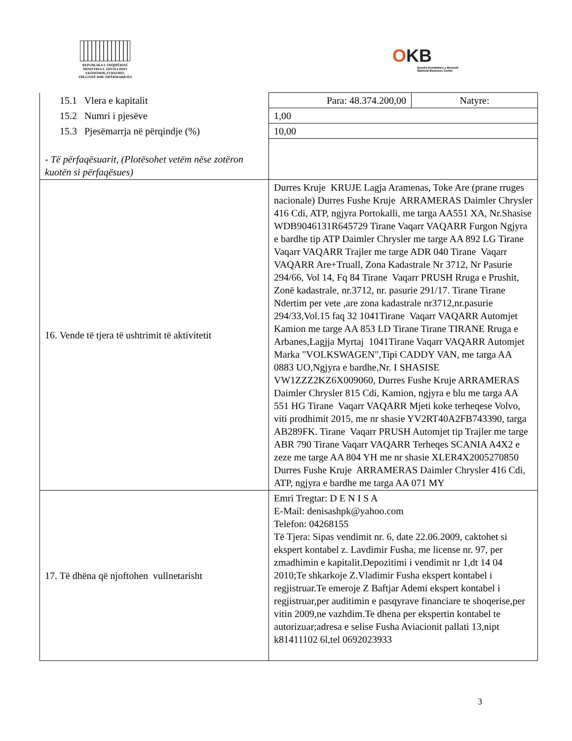REPUBLIKA E SHQIPËRISË
MINISTRIA E ZHVILLIMIT
EKONOMIK,TURIZMIT,
TREGTISË DHE SIPËRMARRJES
OKB
Qendra Kombëtare e Biznesit
National Business Center
| 15.1 Vlera e kapitalit | Para: 48.374.200,00 | Natyre: |
| 15.2 Numri i pjesëve | 1,00 | |
| 15.3 Pjesëmarrja në përqindje (%) | 10,00 | |
| - Të përfaqësuarit, (Plotësohet vetëm nëse zotëron kuotën si përfaqësues) | | |
| 16. Vende të tjera të ushtrimit të aktivitetit | Durres Kruje KRUJE Lagja Aramenas, Toke Are (prane rruges nacionale) Durres Fushe Kruje ARRAMERAS Daimler Chrysler 416 Cdi, ATP, ngjyra Portokalli, me targa AA551 XA, Nr.Shasise WDB9046131R645729 Tirane Vaqarr VAQARR Furgon Ngjyra e bardhe tip ATP Daimler Chrysler me targe AA 892 LG Tirane Vaqarr VAQARR Trajler me targe ADR 040 Tirane Vaqarr VAQARR Are+Truall, Zona Kadastrale Nr 3712, Nr Pasurie 294/66, Vol 14, Fq 84 Tirane Vaqarr PRUSH Rruga e Prushit, Zonë kadastrale, nr.3712, nr. pasurie 291/17. Tirane Tirane Ndertim per vete ,are zona kadastrale nr3712,nr.pasurie 294/33,Vol.15 faq 32 1041Tirane Vaqarr VAQARR Automjet Kamion me targe AA 853 LD Tirane Tirane TIRANE Rruga e Arbanes,Lagjja Myrtaj 1041Tirane Vaqarr VAQARR Automjet Marka "VOLKSWAGEN",Tipi CADDY VAN, me targa AA 0883 UO,Ngjyra e bardhe,Nr. I SHASISE VW1ZZZ2KZ6X009060, Durres Fushe Kruje ARRAMERAS Daimler Chrysler 815 Cdi, Kamion, ngjyra e blu me targa AA 551 HG Tirane Vaqarr VAQARR Mjeti koke terheqese Volvo, viti prodhimit 2015, me nr shasie YV2RT40A2FB743390, targa AB289FK. Tirane Vaqarr PRUSH Automjet tip Trajler me targe ABR 790 Tirane Vaqarr VAQARR Terheqes SCANIA A4X2 e zeze me targe AA 804 YH me nr shasie XLER4X2005270850 Durres Fushe Kruje ARRAMERAS Daimler Chrysler 416 Cdi, ATP, ngjyra e bardhe me targa AA 071 MY | |
| 17. Të dhëna që njoftohen vullnetarisht | Emri Tregtar: D E N I S A E-Mail: denisashpk@yahoo.com Telefon: 04268155 Të Tjera: Sipas vendimit nr. 6, date 22.06.2009, caktohet si ekspert kontabel z. Lavdimir Fusha, me license nr. 97, per zmadhimin e kapitalit.Depozitimi i vendimit nr 1,dt 14 04 2010;Te shkarkoje Z.Vladimir Fusha ekspert kontabel i regjistruar.Te emeroje Z Baftjar Ademi ekspert kontabel i regjistruar,per auditimin e pasqyrave financiare te shoqerise,per vitin 2009,ne vazhdim.Te dhena per ekspertin kontabel te autorizuar;adresa e selise Fusha Aviacionit pallati 13,nipt k81411102 6l,tel 0692023933 | |
3